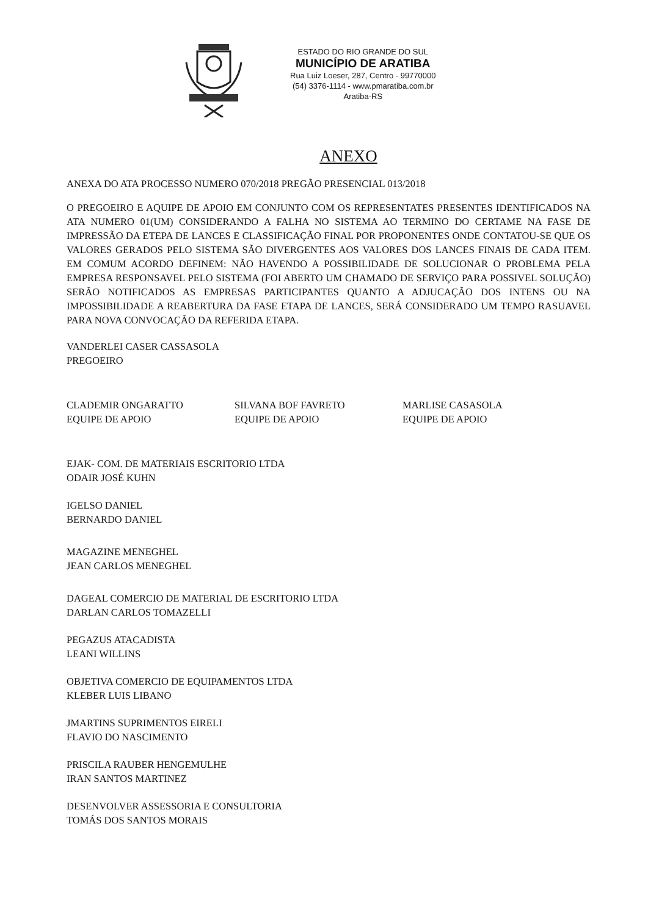ESTADO DO RIO GRANDE DO SUL
MUNICÍPIO DE ARATIBA
Rua Luiz Loeser, 287, Centro - 99770000
(54) 3376-1114 - www.pmaratiba.com.br
Aratiba-RS
ANEXO
ANEXA DO ATA PROCESSO NUMERO 070/2018 PREGÃO PRESENCIAL 013/2018
O PREGOEIRO E AQUIPE DE APOIO EM CONJUNTO COM OS REPRESENTATES PRESENTES IDENTIFICADOS NA ATA NUMERO 01(UM) CONSIDERANDO A FALHA NO SISTEMA AO TERMINO DO CERTAME NA FASE DE IMPRESSÃO DA ETEPA DE LANCES E CLASSIFICAÇÃO FINAL POR PROPONENTES ONDE CONTATOU-SE QUE OS VALORES GERADOS PELO SISTEMA SÃO DIVERGENTES AOS VALORES DOS LANCES FINAIS DE CADA ITEM. EM COMUM ACORDO DEFINEM: NÃO HAVENDO A POSSIBILIDADE DE SOLUCIONAR O PROBLEMA PELA EMPRESA RESPONSAVEL PELO SISTEMA (FOI ABERTO UM CHAMADO DE SERVIÇO PARA POSSIVEL SOLUÇÃO) SERÃO NOTIFICADOS AS EMPRESAS PARTICIPANTES QUANTO A ADJUCAÇÃO DOS INTENS OU NA IMPOSSIBILIDADE A REABERTURA DA FASE ETAPA DE LANCES, SERÁ CONSIDERADO UM TEMPO RASUAVEL PARA NOVA CONVOCAÇÃO DA REFERIDA ETAPA.
VANDERLEI CASER CASSASOLA
PREGOEIRO
CLADEMIR ONGARATTO
EQUIPE DE APOIO
SILVANA BOF FAVRETO
EQUIPE DE APOIO
MARLISE CASASOLA
EQUIPE DE APOIO
EJAK- COM. DE MATERIAIS ESCRITORIO LTDA
ODAIR JOSÉ KUHN
IGELSO DANIEL
BERNARDO DANIEL
MAGAZINE MENEGHEL
JEAN CARLOS MENEGHEL
DAGEAL COMERCIO DE MATERIAL DE ESCRITORIO LTDA
DARLAN CARLOS TOMAZELLI
PEGAZUS ATACADISTA
LEANI WILLINS
OBJETIVA COMERCIO DE EQUIPAMENTOS LTDA
KLEBER LUIS LIBANO
JMARTINS SUPRIMENTOS EIRELI
FLAVIO DO NASCIMENTO
PRISCILA RAUBER HENGEMULHE
IRAN SANTOS MARTINEZ
DESENVOLVER ASSESSORIA E CONSULTORIA
TOMÁS DOS SANTOS MORAIS